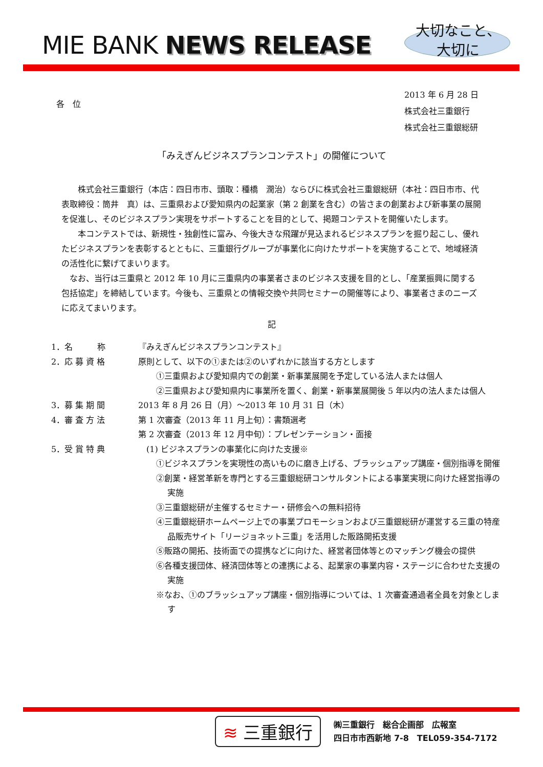MIE BANK NEWS RELEASE
大切なこと、
大切に
各　位
2013 年 6 月 28 日
株式会社三重銀行
株式会社三重銀総研
「みえぎんビジネスプランコンテスト」の開催について
　　株式会社三重銀行（本店：四日市市、頭取：種橋　潤治）ならびに株式会社三重銀総研（本社：四日市市、代表取締役：筒井　真）は、三重県および愛知県内の起業家（第 2 創業を含む）の皆さまの創業および新事業の展開を促進し、そのビジネスプラン実現をサポートすることを目的として、掲題コンテストを開催いたします。
　　本コンテストでは、新規性・独創性に富み、今後大きな飛躍が見込まれるビジネスプランを掘り起こし、優れたビジネスプランを表彰するとともに、三重銀行グループが事業化に向けたサポートを実施することで、地域経済の活性化に繋げてまいります。
　なお、当行は三重県と 2012 年 10 月に三重県内の事業者さまのビジネス支援を目的とし、「産業振興に関する包括協定」を締結しています。今後も、三重県との情報交換や共同セミナーの開催等により、事業者さまのニーズに応えてまいります。
記
1．名　　　称 『みえぎんビジネスプランコンテスト』
2．応 募 資 格 原則として、以下の①または②のいずれかに該当する方とします
①三重県および愛知県内での創業・新事業展開を予定している法人または個人
②三重県および愛知県内に事業所を置く、創業・新事業展開後 5 年以内の法人または個人
3．募 集 期 間 2013 年 8 月 26 日（月）～2013 年 10 月 31 日（木）
4．審 査 方 法 第 1 次審査（2013 年 11 月上旬）：書類選考
第 2 次審査（2013 年 12 月中旬）：プレゼンテーション・面接
5．受 賞 特 典 　(1) ビジネスプランの事業化に向けた支援※
①ビジネスプランを実現性の高いものに磨き上げる、ブラッシュアップ講座・個別指導を開催
②創業・経営革新を専門とする三重銀総研コンサルタントによる事業実現に向けた経営指導の実施
③三重銀総研が主催するセミナー・研修会への無料招待
④三重銀総研ホームページ上での事業プロモーションおよび三重銀総研が運営する三重の特産品販売サイト「リージョネット三重」を活用した販路開拓支援
⑤販路の開拓、技術面での提携などに向けた、経営者団体等とのマッチング機会の提供
⑥各種支援団体、経済団体等との連携による、起業家の事業内容・ステージに合わせた支援の実施
※なお、①のブラッシュアップ講座・個別指導については、1 次審査通過者全員を対象とします
≋ 三重銀行
㈱三重銀行　総合企画部　広報室
四日市市西新地 7-8　TEL059-354-7172